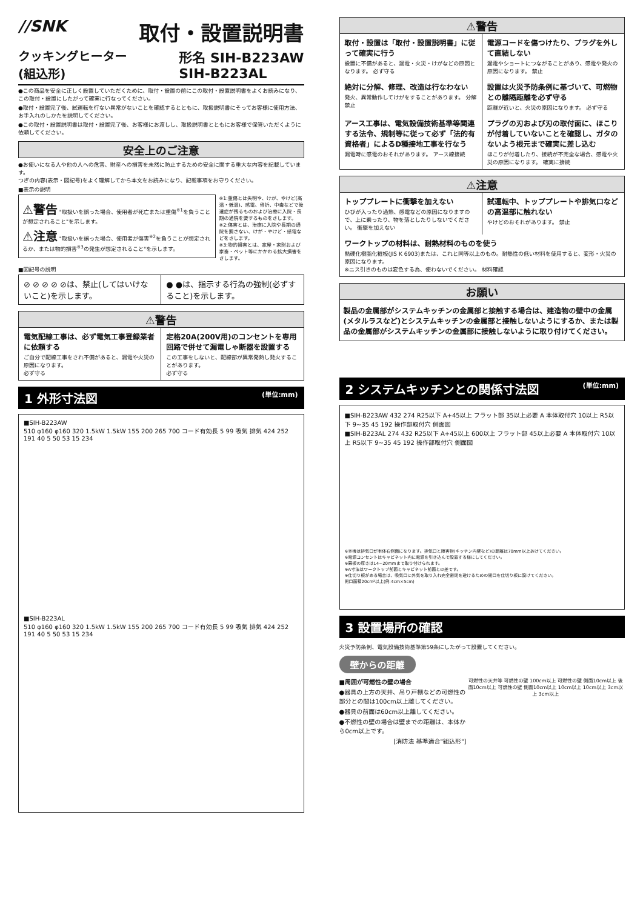//SNK
取付・設置説明書
クッキングヒーター
(組込形)
形名 SIH-B223AW
SIH-B223AL
●この商品を安全に正しく設置していただくために、取付・設置の前にこの取付・設置説明書をよくお読みになり、この取付・設置にしたがって確実に行なってください。
●取付・設置完了後、試運転を行ない異常がないことを確認するとともに、取扱説明書にそってお客様に使用方法、お手入れのしかたを説明してください。
●この取付・設置説明書は取付・設置完了後、お客様にお渡しし、取扱説明書とともにお客様で保管いただくように依頼してください。
安全上のご注意
●お使いになる人や他の人への危害、財産への損害を未然に防止するための安全に関する重大な内容を記載しています。
つぎの内容(表示・図記号)をよく理解してから本文をお読みになり、記載事項をお守りください。
■表示の説明
⚠警告 "取扱いを誤った場合、使用者が死亡または重傷<sup>※1</sup>を負うことが想定されること"を示します。
⚠注意 "取扱いを誤った場合、使用者が傷害<sup>※2</sup>を負うことが想定されるか、または物的損害<sup>※3</sup>の発生が想定されること"を示します。
※1:重傷とは失明や、けが、やけど(高温・低温)、感電、骨折、中毒などで後遺症が残るものおよび治療に入院・長期の通院を要するものをさします。
※2:傷害とは、治療に入院や長期の通院を要さない、けが・やけど・感電などをさします。
※3:物的損害とは、家屋・家財および家畜・ペット等にかかわる拡大損害をさします。
■図記号の説明
⊘ ⊘ ⊘ ⊘ ⊘は、禁止(してはいけないこと)を示します。
● ●は、指示する行為の強制(必ずすること)を示します。
⚠警告
電気配線工事は、必ず電気工事登録業者に依頼する
ご自分で配線工事をされ不備があると、漏電や火災の原因になります。
必ず守る
定格20A(200V用)のコンセントを専用回路で併せて漏電しゃ断器を設置する
この工事をしないと、配線部が異常発熱し発火することがあります。
必ず守る
1 外形寸法図 (単位:mm)
■SIH-B223AW
510 φ160 φ160 320 1.5kW 1.5kW 155 200 265 700 コード有効長 5 99 吸気 排気 424 252 191 40 5 50 53 15 234
■SIH-B223AL
510 φ160 φ160 320 1.5kW 1.5kW 155 200 265 700 コード有効長 5 99 吸気 排気 424 252 191 40 5 50 53 15 234
⚠警告
取付・設置は「取付・設置説明書」に従って確実に行う
設置に不備があると、漏電・火災・けがなどの原因となります。 必ず守る
電源コードを傷つけたり、プラグを外して直結しない
漏電やショートにつながることがあり、感電や発火の原因になります。 禁止
絶対に分解、修理、改造は行なわない
発火、異常動作してけがをすることがあります。 分解禁止
設置は火災予防条例に基づいて、可燃物との離隔距離を必ず守る
距離が近いと、火災の原因になります。 必ず守る
アース工事は、電気設備技術基準等関連する法令、規制等に従って必ず「法的有資格者」によるD種接地工事を行なう
漏電時に感電のおそれがあります。 アース線接続
プラグの刃および刃の取付面に、ほこりが付着していないことを確認し、ガタのないよう根元まで確実に差し込む
ほこりが付着したり、接続が不完全な場合、感電や火災の原因になります。 確実に接続
⚠注意
トッププレートに衝撃を加えない
ひびが入ったり過熱、感電などの原因になりますので、上に乗ったり、物を落としたりしないでください。 衝撃を加えない
試運転中、トッププレートや排気口などの高温部に触れない
やけどのおそれがあります。 禁止
ワークトップの材料は、耐熱材料のものを使う
熱硬化樹脂化粧板(JIS K 6903)または、これと同等以上のもの。耐熱性の低い材料を使用すると、変形・火災の原因になります。
※ニス引きのものは変色する為、使わないでください。 材料確認
お願い
製品の金属部がシステムキッチンの金属部と接触する場合は、建造物の壁中の金属(メタルラスなど)とシステムキッチンの金属部と接触しないようにするか、または製品の金属部がシステムキッチンの金属部に接触しないように取り付けてください。
2 システムキッチンとの関係寸法図 (単位:mm)
■SIH-B223AW 432 274 R25以下 A+45以上 フラット部 35以上必要 A 本体取付穴 10以上 R5以下 9~35 45 192 操作部取付穴 側面図
■SIH-B223AL 274 432 R25以下 A+45以上 600以上 フラット部 45以上必要 A 本体取付穴 10以上 R5以下 9~35 45 192 操作部取付穴 側面図
※本機は排気口が本体右側面になります。排気口と障害物(キッチン内壁など)の距離は70mm以上あけてください。
※電源コンセントはキャビネット内に電源を引き込んで設置する様にしてください。
※幕板の厚さは14~20mmまで取り付けられます。
※A寸法はワークトップ前面とキャビネット前面との差です。
※仕切り板がある場合は、吸気口に外気を取り入れ完全密閉を避けるための開口を仕切り板に設けてください。
開口面積20cm²以上(例:4cm×5cm)
3 設置場所の確認
火災予防条例、電気設備技術基準第59条にしたがって設置してください。
壁からの距離
■周囲が可燃性の壁の場合
●器具の上方の天井、吊り戸棚などの可燃性の部分との間は100cm以上離してください。
●器具の前面は60cm以上離してください。
●不燃性の壁の場合は壁までの距離は、本体から0cm以上です。
[消防法 基準適合"組込形"]
可燃性の天井等 可燃性の壁 100cm以上 可燃性の壁 側面10cm以上 後面10cm以上 可燃性の壁 側面10cm以上 10cm以上 10cm以上 3cm以上 3cm以上